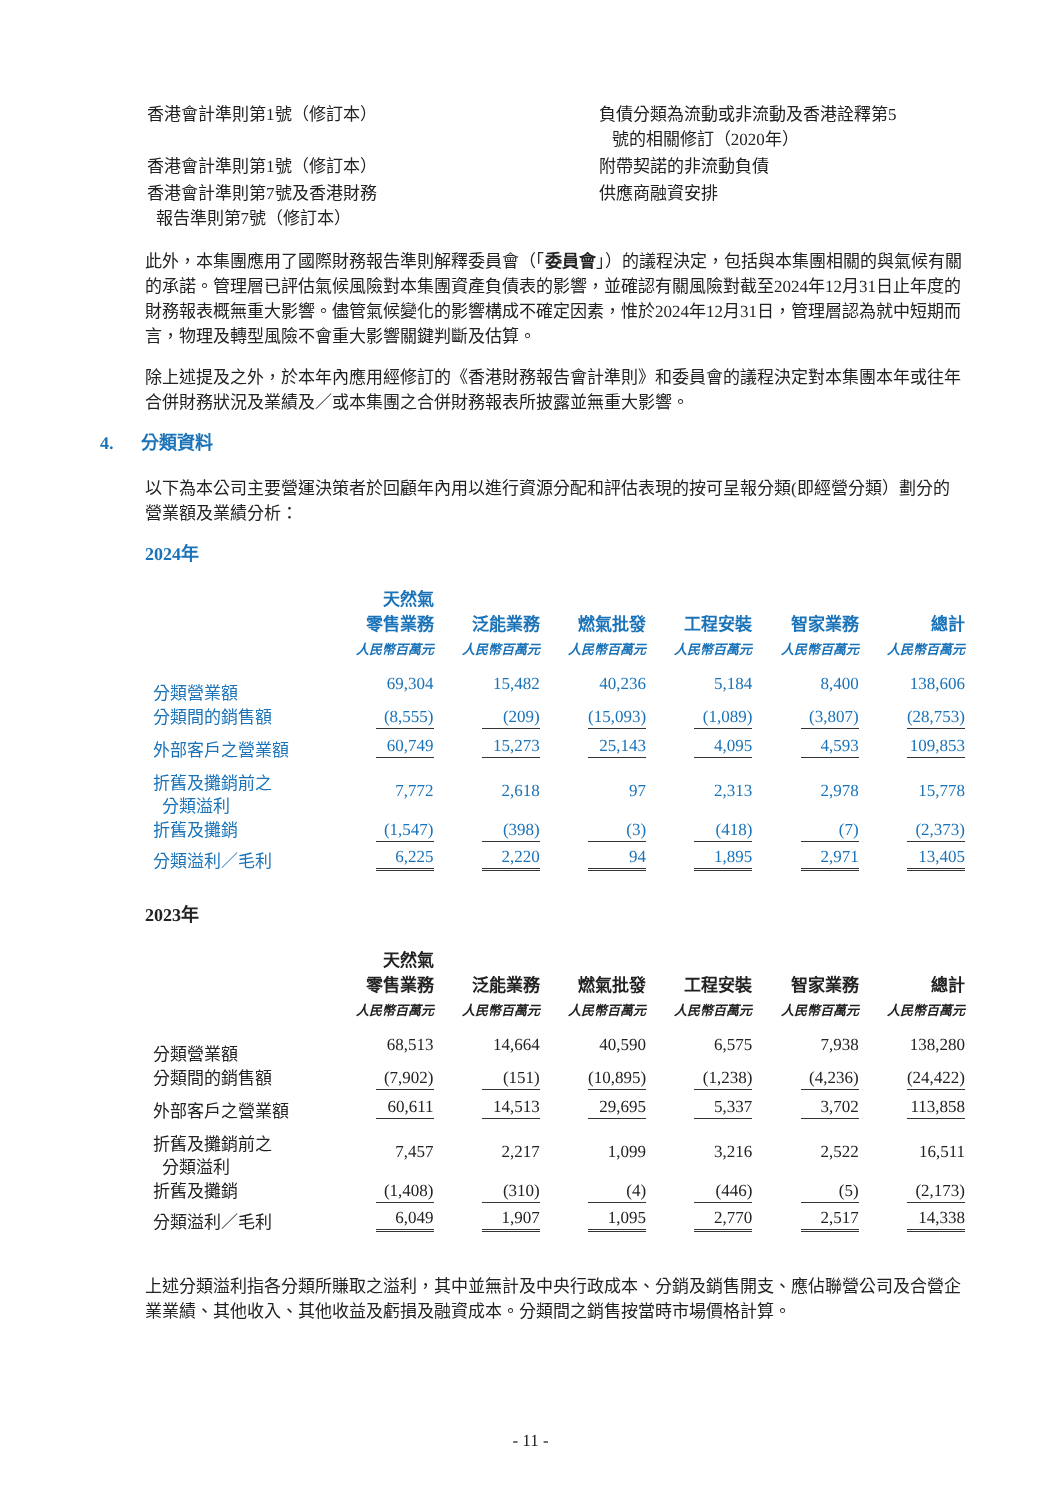| 香港會計準則第1號（修訂本） | 負債分類為流動或非流動及香港詮釋第5 號的相關修訂（2020年） |
| 香港會計準則第1號（修訂本） | 附帶契諾的非流動負債 |
| 香港會計準則第7號及香港財務 報告準則第7號（修訂本） | 供應商融資安排 |
此外，本集團應用了國際財務報告準則解釋委員會（「委員會」）的議程決定，包括與本集團相關的與氣候有關的承諾。管理層已評估氣候風險對本集團資產負債表的影響，並確認有關風險對截至2024年12月31日止年度的財務報表概無重大影響。儘管氣候變化的影響構成不確定因素，惟於2024年12月31日，管理層認為就中短期而言，物理及轉型風險不會重大影響關鍵判斷及估算。
除上述提及之外，於本年內應用經修訂的《香港財務報告會計準則》和委員會的議程決定對本集團本年或往年合併財務狀況及業績及／或本集團之合併財務報表所披露並無重大影響。
4. 分類資料
以下為本公司主要營運決策者於回顧年內用以進行資源分配和評估表現的按可呈報分類(即經營分類）劃分的營業額及業績分析：
2024年
| | 天然氣 零售業務 | 泛能業務 | 燃氣批發 | 工程安裝 | 智家業務 | 總計 |
| --- | --- | --- | --- | --- | --- | --- |
| | 人民幣百萬元 | 人民幣百萬元 | 人民幣百萬元 | 人民幣百萬元 | 人民幣百萬元 | 人民幣百萬元 |
| 分類營業額 | 69,304 | 15,482 | 40,236 | 5,184 | 8,400 | 138,606 |
| 分類間的銷售額 | (8,555) | (209) | (15,093) | (1,089) | (3,807) | (28,753) |
| 外部客戶之營業額 | 60,749 | 15,273 | 25,143 | 4,095 | 4,593 | 109,853 |
| 折舊及攤銷前之 分類溢利 | 7,772 | 2,618 | 97 | 2,313 | 2,978 | 15,778 |
| 折舊及攤銷 | (1,547) | (398) | (3) | (418) | (7) | (2,373) |
| 分類溢利／毛利 | 6,225 | 2,220 | 94 | 1,895 | 2,971 | 13,405 |
2023年
| | 天然氣 零售業務 | 泛能業務 | 燃氣批發 | 工程安裝 | 智家業務 | 總計 |
| --- | --- | --- | --- | --- | --- | --- |
| | 人民幣百萬元 | 人民幣百萬元 | 人民幣百萬元 | 人民幣百萬元 | 人民幣百萬元 | 人民幣百萬元 |
| 分類營業額 | 68,513 | 14,664 | 40,590 | 6,575 | 7,938 | 138,280 |
| 分類間的銷售額 | (7,902) | (151) | (10,895) | (1,238) | (4,236) | (24,422) |
| 外部客戶之營業額 | 60,611 | 14,513 | 29,695 | 5,337 | 3,702 | 113,858 |
| 折舊及攤銷前之 分類溢利 | 7,457 | 2,217 | 1,099 | 3,216 | 2,522 | 16,511 |
| 折舊及攤銷 | (1,408) | (310) | (4) | (446) | (5) | (2,173) |
| 分類溢利／毛利 | 6,049 | 1,907 | 1,095 | 2,770 | 2,517 | 14,338 |
上述分類溢利指各分類所賺取之溢利，其中並無計及中央行政成本、分銷及銷售開支、應佔聯營公司及合營企業業績、其他收入、其他收益及虧損及融資成本。分類間之銷售按當時市場價格計算。
- 11 -